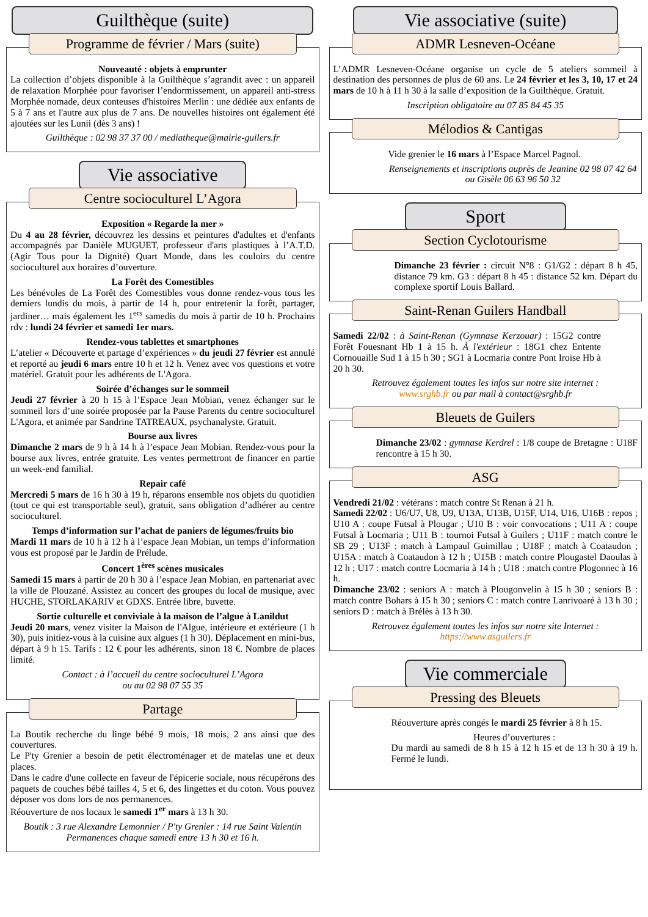Guilthèque (suite)
Programme de février / Mars (suite)
Nouveauté : objets à emprunter
La collection d’objets disponible à la Guilthèque s’agrandit avec : un appareil de relaxation Morphée pour favoriser l’endormissement, un appareil anti-stress Morphée nomade, deux conteuses d'histoires Merlin : une dédiée aux enfants de 5 à 7 ans et l'autre aux plus de 7 ans. De nouvelles histoires ont également été ajoutées sur les Lunii (dès 3 ans) !
Guilthèque : 02 98 37 37 00 / mediatheque@mairie-guilers.fr
Vie associative
Centre socioculturel L’Agora
Exposition « Regarde la mer »
Du 4 au 28 février, découvrez les dessins et peintures d'adultes et d'enfants accompagnés par Danièle MUGUET, professeur d'arts plastiques à l’A.T.D. (Agir Tous pour la Dignité) Quart Monde, dans les couloirs du centre socioculturel aux horaires d’ouverture.
La Forêt des Comestibles
Les bénévoles de La Forêt des Comestibles vous donne rendez-vous tous les derniers lundis du mois, à partir de 14 h, pour entretenir la forêt, partager, jardiner… mais également les 1<sup>ers</sup> samedis du mois à partir de 10 h. Prochains rdv : lundi 24 février et samedi 1er mars.
Rendez-vous tablettes et smartphones
L’atelier « Découverte et partage d’expériences » du jeudi 27 février est annulé et reporté au jeudi 6 mars entre 10 h et 12 h. Venez avec vos questions et votre matériel. Gratuit pour les adhérents de L'Agora.
Soirée d’échanges sur le sommeil
Jeudi 27 février à 20 h 15 à l’Espace Jean Mobian, venez échanger sur le sommeil lors d’une soirée proposée par la Pause Parents du centre socioculturel L'Agora, et animée par Sandrine TATREAUX, psychanalyste. Gratuit.
Bourse aux livres
Dimanche 2 mars de 9 h à 14 h à l’espace Jean Mobian. Rendez-vous pour la bourse aux livres, entrée gratuite. Les ventes permettront de financer en partie un week-end familial.
Repair café
Mercredi 5 mars de 16 h 30 à 19 h, réparons ensemble nos objets du quotidien (tout ce qui est transportable seul), gratuit, sans obligation d’adhérer au centre socioculturel.
Temps d’information sur l’achat de paniers de légumes/fruits bio
Mardi 11 mars de 10 h à 12 h à l’espace Jean Mobian, un temps d’information vous est proposé par le Jardin de Prélude.
Concert 1<sup>ères</sup> scènes musicales
Samedi 15 mars à partir de 20 h 30 à l’espace Jean Mobian, en partenariat avec la ville de Plouzané. Assistez au concert des groupes du local de musique, avec HUCHE, STORLAKARIV et GDXS. Entrée libre, buvette.
Sortie culturelle et conviviale à la maison de l’algue à Lanildut
Jeudi 20 mars, venez visiter la Maison de l'Algue, intérieure et extérieure (1 h 30), puis initiez-vous à la cuisine aux algues (1 h 30). Déplacement en mini-bus, départ à 9 h 15. Tarifs : 12 € pour les adhérents, sinon 18 €. Nombre de places limité.
Contact : à l’accueil du centre socioculturel L’Agora
ou au 02 98 07 55 35
Partage
La Boutik recherche du linge bébé 9 mois, 18 mois, 2 ans ainsi que des couvertures.
Le P'ty Grenier a besoin de petit électroménager et de matelas une et deux places.
Dans le cadre d'une collecte en faveur de l'épicerie sociale, nous récupérons des paquets de couches bébé tailles 4, 5 et 6, des lingettes et du coton. Vous pouvez déposer vos dons lors de nos permanences.
Réouverture de nos locaux le samedi 1<sup>er</sup> mars à 13 h 30.
Boutik : 3 rue Alexandre Lemonnier / P'ty Grenier : 14 rue Saint Valentin
Permanences chaque samedi entre 13 h 30 et 16 h.
Vie associative (suite)
ADMR Lesneven-Océane
L’ADMR Lesneven-Océane organise un cycle de 5 ateliers sommeil à destination des personnes de plus de 60 ans. Le 24 février et les 3, 10, 17 et 24 mars de 10 h à 11 h 30 à la salle d’exposition de la Guilthèque. Gratuit.
Inscription obligatoire au 07 85 84 45 35
Mélodios & Cantigas
Vide grenier le 16 mars à l’Espace Marcel Pagnol.
Renseignements et inscriptions auprès de Jeanine 02 98 07 42 64 ou Gisèle 06 63 96 50 32
Sport
Section Cyclotourisme
Dimanche 23 février : circuit N°8 : G1/G2 : départ 8 h 45, distance 79 km. G3 : départ 8 h 45 : distance 52 km. Départ du complexe sportif Louis Ballard.
Saint-Renan Guilers Handball
Samedi 22/02 : à Saint-Renan (Gymnase Kerzouar) : 15G2 contre Forêt Fouesnant Hb 1 à 15 h. À l'extérieur : 18G1 chez Entente Cornouaille Sud 1 à 15 h 30 ; SG1 à Locmaria contre Pont Iroise Hb à 20 h 30.
Retrouvez également toutes les infos sur notre site internet :
www.srghb.fr ou par mail à contact@srghb.fr
Bleuets de Guilers
Dimanche 23/02 : gymnase Kerdrel : 1/8 coupe de Bretagne : U18F rencontre à 15 h 30.
ASG
Vendredi 21/02 : vétérans : match contre St Renan à 21 h.
Samedi 22/02 : U6/U7, U8, U9, U13A, U13B, U15F, U14, U16, U16B : repos ; U10 A : coupe Futsal à Plougar ; U10 B : voir convocations ; U11 A : coupe Futsal à Locmaria ; U11 B : tournoi Futsal à Guilers ; U11F : match contre le SB 29 ; U13F : match à Lampaul Guimillau ; U18F : match à Coataudon ; U15A : match à Coataudon à 12 h ; U15B : match contre Plougastel Daoulas à 12 h ; U17 : match contre Locmaria à 14 h ; U18 : match contre Plogonnec à 16 h.
Dimanche 23/02 : seniors A : match à Plougonvelin à 15 h 30 ; seniors B : match contre Bohars à 15 h 30 ; seniors C : match contre Lanrivoaré à 13 h 30 ; seniors D : match à Brélès à 13 h 30.
Retrouvez également toutes les infos sur notre site Internet :
https://www.asguilers.fr
Vie commerciale
Pressing des Bleuets
Réouverture après congés le mardi 25 février à 8 h 15.
Heures d’ouvertures :
Du mardi au samedi de 8 h 15 à 12 h 15 et de 13 h 30 à 19 h. Fermé le lundi.